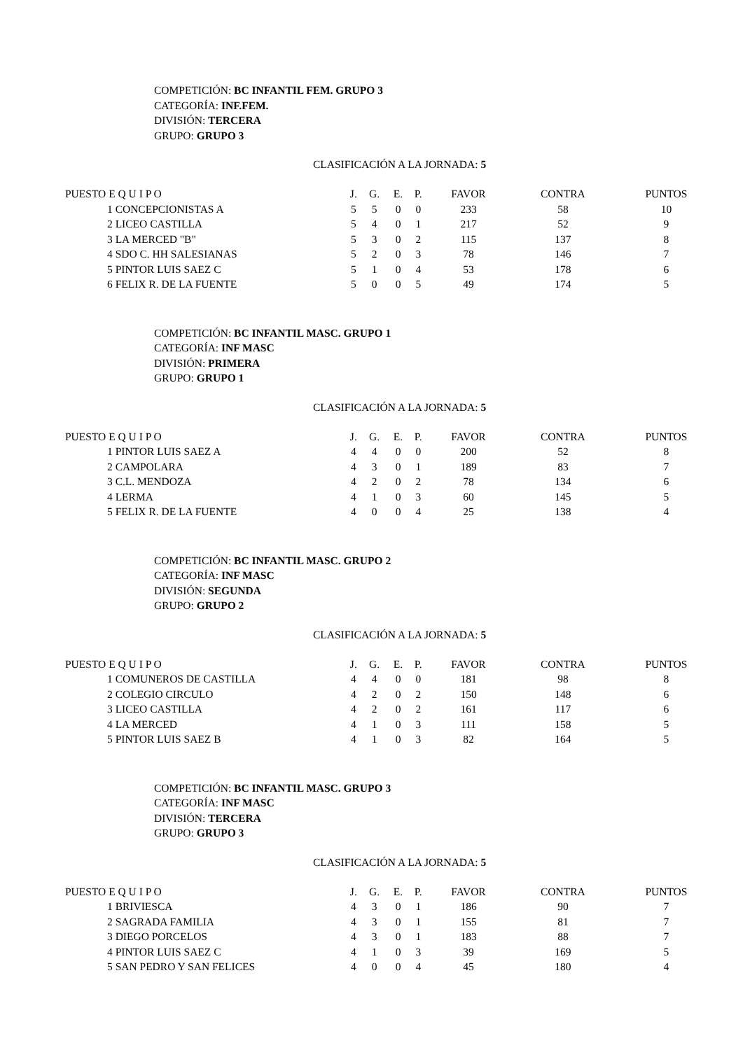COMPETICIÓN: BC INFANTIL FEM. GRUPO 3
CATEGORÍA: INF.FEM.
DIVISIÓN: TERCERA
GRUPO: GRUPO 3
CLASIFICACIÓN A LA JORNADA: 5
| PUESTO E Q U I P O | J. | G. | E. | P. | FAVOR | CONTRA | PUNTOS |
| --- | --- | --- | --- | --- | --- | --- | --- |
| 1 CONCEPCIONISTAS A | 5 | 5 | 0 | 0 | 233 | 58 | 10 |
| 2 LICEO CASTILLA | 5 | 4 | 0 | 1 | 217 | 52 | 9 |
| 3 LA MERCED "B" | 5 | 3 | 0 | 2 | 115 | 137 | 8 |
| 4 SDO C. HH SALESIANAS | 5 | 2 | 0 | 3 | 78 | 146 | 7 |
| 5 PINTOR LUIS SAEZ C | 5 | 1 | 0 | 4 | 53 | 178 | 6 |
| 6 FELIX R. DE LA FUENTE | 5 | 0 | 0 | 5 | 49 | 174 | 5 |
COMPETICIÓN: BC INFANTIL MASC. GRUPO 1
CATEGORÍA: INF MASC
DIVISIÓN: PRIMERA
GRUPO: GRUPO 1
CLASIFICACIÓN A LA JORNADA: 5
| PUESTO E Q U I P O | J. | G. | E. | P. | FAVOR | CONTRA | PUNTOS |
| --- | --- | --- | --- | --- | --- | --- | --- |
| 1 PINTOR LUIS SAEZ A | 4 | 4 | 0 | 0 | 200 | 52 | 8 |
| 2 CAMPOLARA | 4 | 3 | 0 | 1 | 189 | 83 | 7 |
| 3 C.L. MENDOZA | 4 | 2 | 0 | 2 | 78 | 134 | 6 |
| 4 LERMA | 4 | 1 | 0 | 3 | 60 | 145 | 5 |
| 5 FELIX R. DE LA FUENTE | 4 | 0 | 0 | 4 | 25 | 138 | 4 |
COMPETICIÓN: BC INFANTIL MASC. GRUPO 2
CATEGORÍA: INF MASC
DIVISIÓN: SEGUNDA
GRUPO: GRUPO 2
CLASIFICACIÓN A LA JORNADA: 5
| PUESTO E Q U I P O | J. | G. | E. | P. | FAVOR | CONTRA | PUNTOS |
| --- | --- | --- | --- | --- | --- | --- | --- |
| 1 COMUNEROS DE CASTILLA | 4 | 4 | 0 | 0 | 181 | 98 | 8 |
| 2 COLEGIO CIRCULO | 4 | 2 | 0 | 2 | 150 | 148 | 6 |
| 3 LICEO CASTILLA | 4 | 2 | 0 | 2 | 161 | 117 | 6 |
| 4 LA MERCED | 4 | 1 | 0 | 3 | 111 | 158 | 5 |
| 5 PINTOR LUIS SAEZ B | 4 | 1 | 0 | 3 | 82 | 164 | 5 |
COMPETICIÓN: BC INFANTIL MASC. GRUPO 3
CATEGORÍA: INF MASC
DIVISIÓN: TERCERA
GRUPO: GRUPO 3
CLASIFICACIÓN A LA JORNADA: 5
| PUESTO E Q U I P O | J. | G. | E. | P. | FAVOR | CONTRA | PUNTOS |
| --- | --- | --- | --- | --- | --- | --- | --- |
| 1 BRIVIESCA | 4 | 3 | 0 | 1 | 186 | 90 | 7 |
| 2 SAGRADA FAMILIA | 4 | 3 | 0 | 1 | 155 | 81 | 7 |
| 3 DIEGO PORCELOS | 4 | 3 | 0 | 1 | 183 | 88 | 7 |
| 4 PINTOR LUIS SAEZ C | 4 | 1 | 0 | 3 | 39 | 169 | 5 |
| 5 SAN PEDRO Y SAN FELICES | 4 | 0 | 0 | 4 | 45 | 180 | 4 |